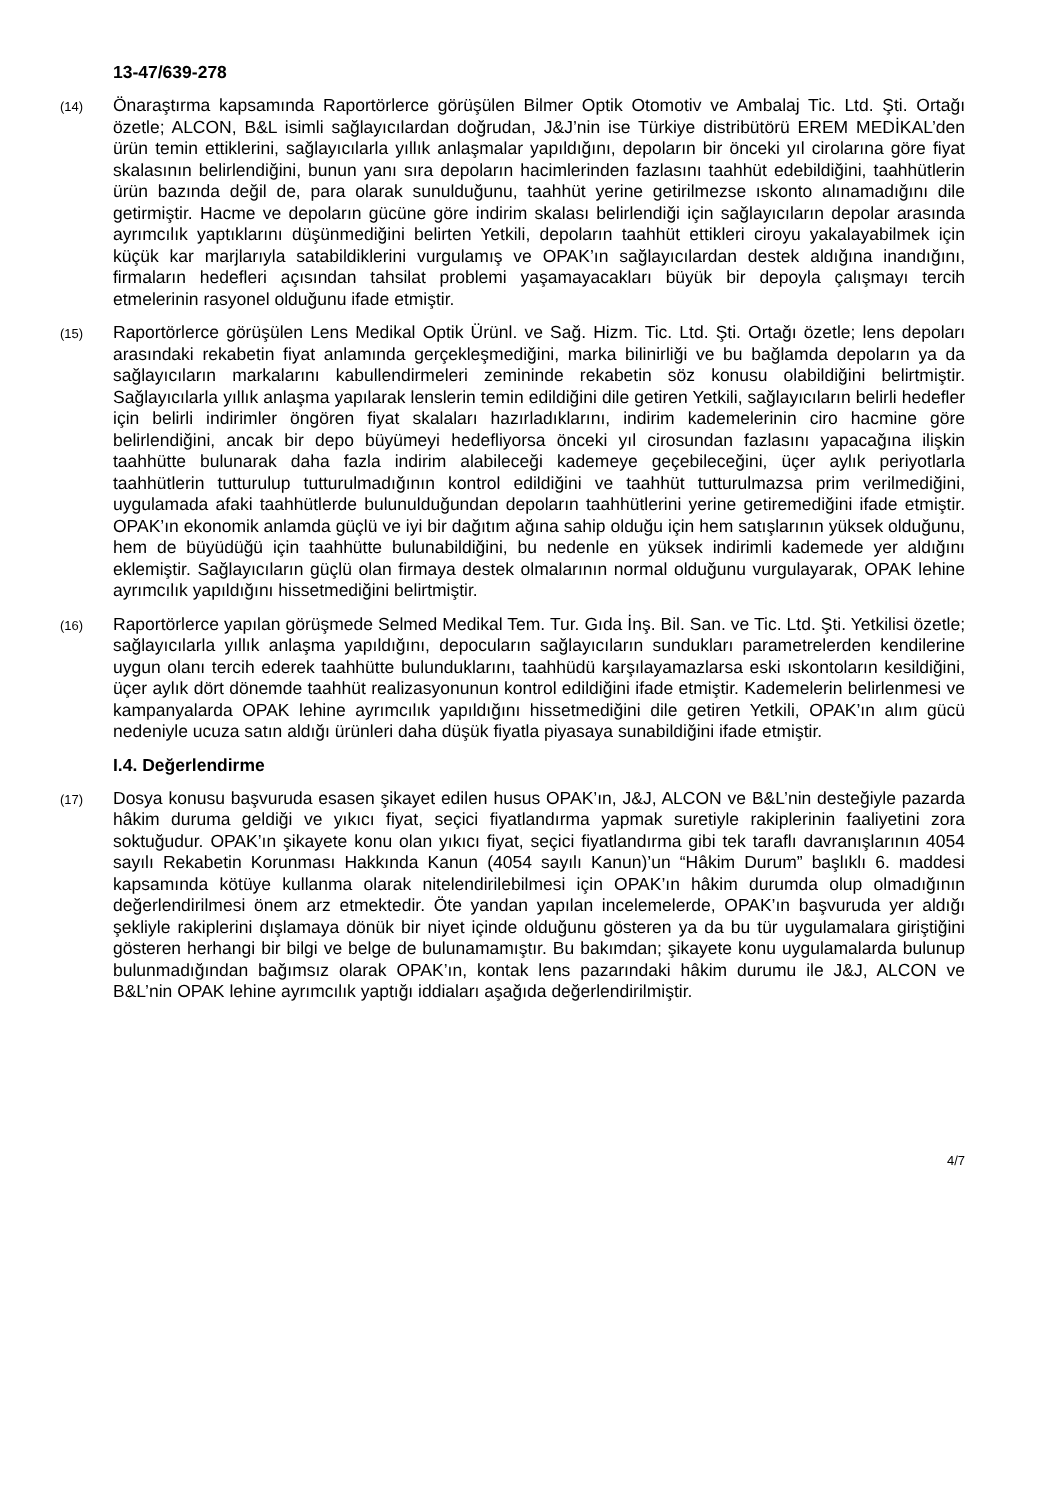13-47/639-278
(14)
Önaraştırma kapsamında Raportörlerce görüşülen Bilmer Optik Otomotiv ve Ambalaj Tic. Ltd. Şti. Ortağı özetle; ALCON, B&L isimli sağlayıcılardan doğrudan, J&J’nin ise Türkiye distribütörü EREM MEDİKAL’den ürün temin ettiklerini, sağlayıcılarla yıllık anlaşmalar yapıldığını, depoların bir önceki yıl cirolarına göre fiyat skalasının belirlendiğini, bunun yanı sıra depoların hacimlerinden fazlasını taahhüt edebildiğini, taahhütlerin ürün bazında değil de, para olarak sunulduğunu, taahhüt yerine getirilmezse ıskonto alınamadığını dile getirmiştir. Hacme ve depoların gücüne göre indirim skalası belirlendiği için sağlayıcıların depolar arasında ayrımcılık yaptıklarını düşünmediğini belirten Yetkili, depoların taahhüt ettikleri ciroyu yakalayabilmek için küçük kar marjlarıyla satabildiklerini vurgulamış ve OPAK’ın sağlayıcılardan destek aldığına inandığını, firmaların hedefleri açısından tahsilat problemi yaşamayacakları büyük bir depoyla çalışmayı tercih etmelerinin rasyonel olduğunu ifade etmiştir.
(15)
Raportörlerce görüşülen Lens Medikal Optik Ürünl. ve Sağ. Hizm. Tic. Ltd. Şti. Ortağı özetle; lens depoları arasındaki rekabetin fiyat anlamında gerçekleşmediğini, marka bilinirliği ve bu bağlamda depoların ya da sağlayıcıların markalarını kabullendirmeleri zemininde rekabetin söz konusu olabildiğini belirtmiştir. Sağlayıcılarla yıllık anlaşma yapılarak lenslerin temin edildiğini dile getiren Yetkili, sağlayıcıların belirli hedefler için belirli indirimler öngören fiyat skalaları hazırladıklarını, indirim kademelerinin ciro hacmine göre belirlendiğini, ancak bir depo büyümeyi hedefliyorsa önceki yıl cirosundan fazlasını yapacağına ilişkin taahhütte bulunarak daha fazla indirim alabileceği kademeye geçebileceğini, üçer aylık periyotlarla taahhütlerin tutturulup tutturulmadığının kontrol edildiğini ve taahhüt tutturulmazsa prim verilmediğini, uygulamada afaki taahhütlerde bulunulduğundan depoların taahhütlerini yerine getiremediğini ifade etmiştir. OPAK’ın ekonomik anlamda güçlü ve iyi bir dağıtım ağına sahip olduğu için hem satışlarının yüksek olduğunu, hem de büyüdüğü için taahhütte bulunabildiğini, bu nedenle en yüksek indirimli kademede yer aldığını eklemiştir. Sağlayıcıların güçlü olan firmaya destek olmalarının normal olduğunu vurgulayarak, OPAK lehine ayrımcılık yapıldığını hissetmediğini belirtmiştir.
(16)
Raportörlerce yapılan görüşmede Selmed Medikal Tem. Tur. Gıda İnş. Bil. San. ve Tic. Ltd. Şti. Yetkilisi özetle; sağlayıcılarla yıllık anlaşma yapıldığını, depocuların sağlayıcıların sundukları parametrelerden kendilerine uygun olanı tercih ederek taahhütte bulunduklarını, taahhüdü karşılayamazlarsa eski ıskontoların kesildiğini, üçer aylık dört dönemde taahhüt realizasyonunun kontrol edildiğini ifade etmiştir. Kademelerin belirlenmesi ve kampanyalarda OPAK lehine ayrımcılık yapıldığını hissetmediğini dile getiren Yetkili, OPAK’ın alım gücü nedeniyle ucuza satın aldığı ürünleri daha düşük fiyatla piyasaya sunabildiğini ifade etmiştir.
I.4. Değerlendirme
(17)
Dosya konusu başvuruda esasen şikayet edilen husus OPAK’ın, J&J, ALCON ve B&L’nin desteğiyle pazarda hâkim duruma geldiği ve yıkıcı fiyat, seçici fiyatlandırma yapmak suretiyle rakiplerinin faaliyetini zora soktuğudur. OPAK’ın şikayete konu olan yıkıcı fiyat, seçici fiyatlandırma gibi tek taraflı davranışlarının 4054 sayılı Rekabetin Korunması Hakkında Kanun (4054 sayılı Kanun)’un “Hâkim Durum” başlıklı 6. maddesi kapsamında kötüye kullanma olarak nitelendirilebilmesi için OPAK’ın hâkim durumda olup olmadığının değerlendirilmesi önem arz etmektedir. Öte yandan yapılan incelemelerde, OPAK’ın başvuruda yer aldığı şekliyle rakiplerini dışlamaya dönük bir niyet içinde olduğunu gösteren ya da bu tür uygulamalara giriştiğini gösteren herhangi bir bilgi ve belge de bulunamamıştır. Bu bakımdan; şikayete konu uygulamalarda bulunup bulunmadığından bağımsız olarak OPAK’ın, kontak lens pazarındaki hâkim durumu ile J&J, ALCON ve B&L’nin OPAK lehine ayrımcılık yaptığı iddiaları aşağıda değerlendirilmiştir.
4/7